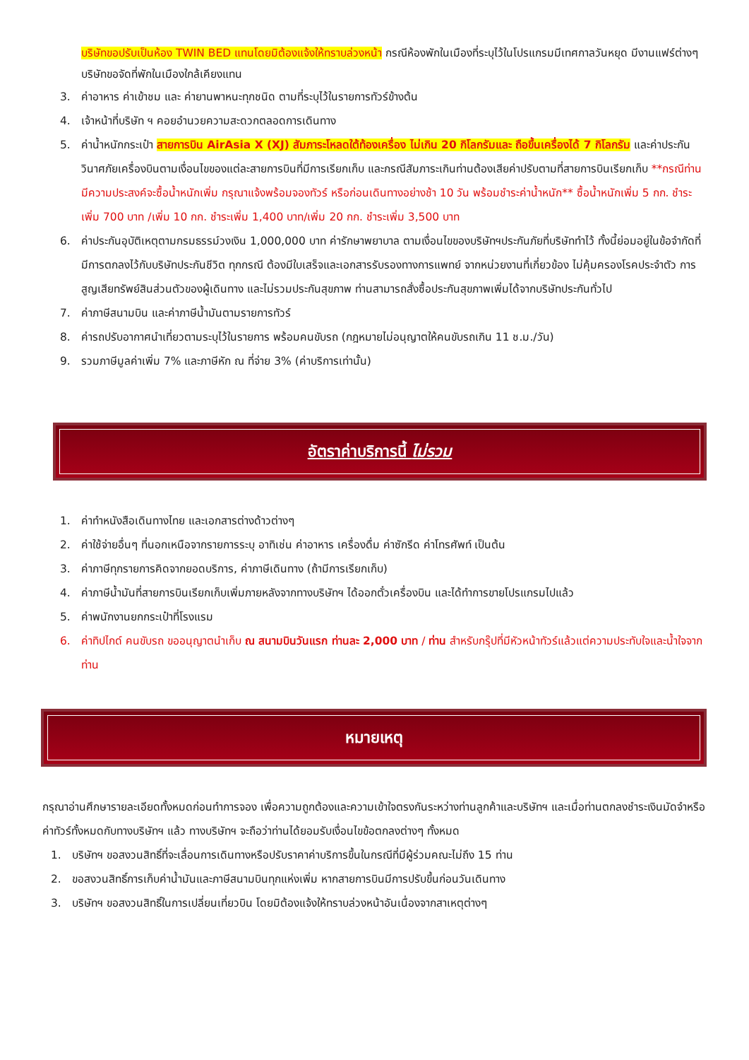บริษัทขอปรับเป็นห้อง TWIN BED แทนโดยมิต้องแจ้งให้ทราบล่วงหน้า กรณีห้องพักในเมืองที่ระบุไว้ในโปรแกรมมีเทศกาลวันหยุด มีงานแฟร์ต่างๆ บริษัทขอจัดที่พักในเมืองใกล้เคียงแทน
3. ค่าอาหาร ค่าเข้าชม และ ค่ายานพาหนะทุกชนิด ตามที่ระบุไว้ในรายการทัวร์ข้างต้น
4. เจ้าหน้าที่บริษัท ฯ คอยอำนวยความสะดวกตลอดการเดินทาง
5. ค่าน้ำหนักกระเป๋า สายการบิน AirAsia X (XJ) สัมภาระโหลดใต้ท้องเครื่อง ไม่เกิน 20 กิโลกรัมและ ถือขึ้นเครื่องได้ 7 กิโลกรัม และค่าประกันวินาศภัยเครื่องบินตามเงื่อนไขของแต่ละสายการบินที่มีการเรียกเก็บ และกรณีสัมภาระเกินท่านต้องเสียค่าปรับตามที่สายการบินเรียกเก็บ **กรณีท่านมีความประสงค์จะซื้อน้ำหนักเพิ่ม กรุณาแจ้งพร้อมจองทัวร์ หรือก่อนเดินทางอย่างช้า 10 วัน พร้อมชำระค่าน้ำหนัก** ซื้อน้ำหนักเพิ่ม 5 กก. ชำระเพิ่ม 700 บาท /เพิ่ม 10 กก. ชำระเพิ่ม 1,400 บาท/เพิ่ม 20 กก. ชำระเพิ่ม 3,500 บาท
6. ค่าประกันอุบัติเหตุตามกรมธรรม์วงเงิน 1,000,000 บาท ค่ารักษาพยาบาล ตามเงื่อนไขของบริษัทฯประกันภัยที่บริษัททำไว้ ทั้งนี้ย่อมอยู่ในข้อจำกัดที่มีการตกลงไว้กับบริษัทประกันชีวิต ทุกกรณี ต้องมีใบเสร็จและเอกสารรับรองทางการแพทย์ จากหน่วยงานที่เกี่ยวข้อง ไม่คุ้มครองโรคประจำตัว การสูญเสียทรัพย์สินส่วนตัวของผู้เดินทาง และไม่รวมประกันสุขภาพ ท่านสามารถสั่งซื้อประกันสุขภาพเพิ่มได้จากบริษัทประกันทั่วไป
7. ค่าภาษีสนามบิน และค่าภาษีน้ำมันตามรายการทัวร์
8. ค่ารถปรับอากาศนำเที่ยวตามระบุไว้ในรายการ พร้อมคนขับรถ (กฎหมายไม่อนุญาตให้คนขับรถเกิน 11 ช.ม./วัน)
9. รวมภาษีมูลค่าเพิ่ม 7% และภาษีหัก ณ ที่จ่าย 3% (ค่าบริการเท่านั้น)
อัตราค่าบริการนี้ ไม่รวม
1. ค่าทำหนังสือเดินทางไทย และเอกสารต่างด้าวต่างๆ
2. ค่าใช้จ่ายอื่นๆ ที่นอกเหนือจากรายการระบุ อาทิเช่น ค่าอาหาร เครื่องดื่ม ค่าซักรีด ค่าโทรศัพท์ เป็นต้น
3. ค่าภาษีทุกรายการคิดจากยอดบริการ, ค่าภาษีเดินทาง (ถ้ามีการเรียกเก็บ)
4. ค่าภาษีน้ำมันที่สายการบินเรียกเก็บเพิ่มภายหลังจากทางบริษัทฯ ได้ออกตั๋วเครื่องบิน และได้ทำการขายโปรแกรมไปแล้ว
5. ค่าพนักงานยกกระเป๋าที่โรงแรม
6. ค่าทิปไกด์ คนขับรถ ขออนุญาตนำเก็บ ณ สนามบินวันแรก ท่านละ 2,000 บาท / ท่าน สำหรับกรุ๊ปที่มีหัวหน้าทัวร์แล้วแต่ความประทับใจและน้ำใจจากท่าน
หมายเหตุ
กรุณาอ่านศึกษารายละเอียดทั้งหมดก่อนทำการจอง เพื่อความถูกต้องและความเข้าใจตรงกันระหว่างท่านลูกค้าและบริษัทฯ และเมื่อท่านตกลงชำระเงินมัดจำหรือค่าทัวร์ทั้งหมดกับทางบริษัทฯ แล้ว ทางบริษัทฯ จะถือว่าท่านได้ยอมรับเงื่อนไขข้อตกลงต่างๆ ทั้งหมด
1. บริษัทฯ ขอสงวนสิทธิ์ที่จะเลื่อนการเดินทางหรือปรับราคาค่าบริการขึ้นในกรณีที่มีผู้ร่วมคณะไม่ถึง 15 ท่าน
2. ขอสงวนสิทธิ์การเก็บค่าน้ำมันและภาษีสนามบินทุกแห่งเพิ่ม หากสายการบินมีการปรับขึ้นก่อนวันเดินทาง
3. บริษัทฯ ขอสงวนสิทธิ์ในการเปลี่ยนเที่ยวบิน โดยมิต้องแจ้งให้ทราบล่วงหน้าอันเนื่องจากสาเหตุต่างๆ